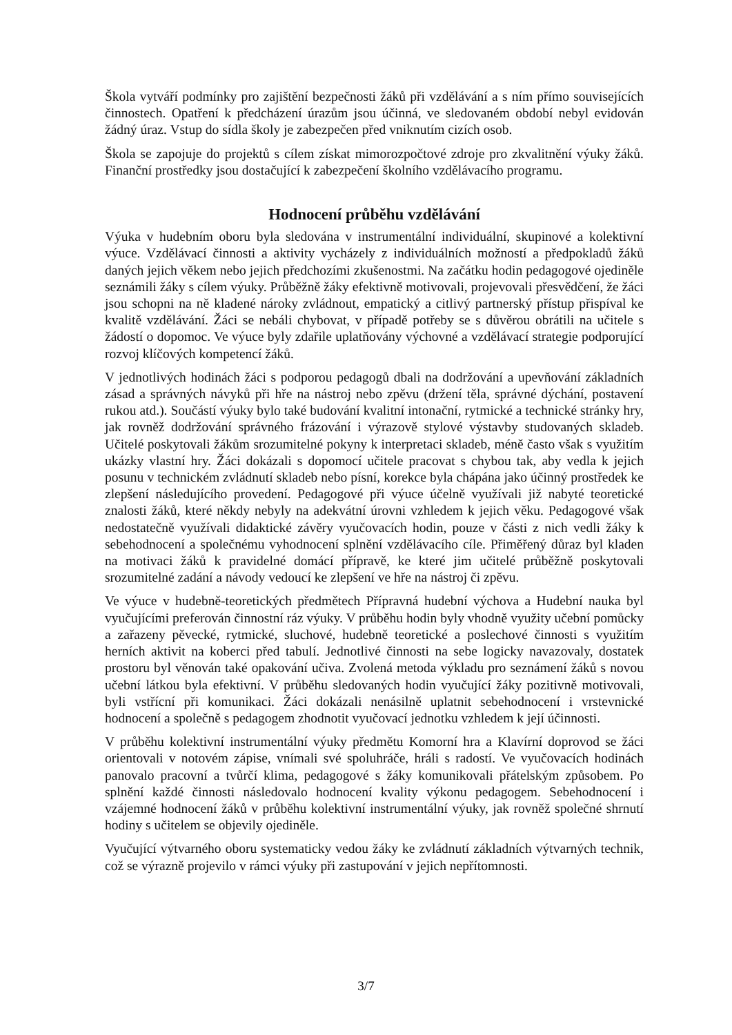Škola vytváří podmínky pro zajištění bezpečnosti žáků při vzdělávání a s ním přímo souvisejících činnostech. Opatření k předcházení úrazům jsou účinná, ve sledovaném období nebyl evidován žádný úraz. Vstup do sídla školy je zabezpečen před vniknutím cizích osob.
Škola se zapojuje do projektů s cílem získat mimorozpočtové zdroje pro zkvalitnění výuky žáků. Finanční prostředky jsou dostačující k zabezpečení školního vzdělávacího programu.
Hodnocení průběhu vzdělávání
Výuka v hudebním oboru byla sledována v instrumentální individuální, skupinové a kolektivní výuce. Vzdělávací činnosti a aktivity vycházely z individuálních možností a předpokladů žáků daných jejich věkem nebo jejich předchozími zkušenostmi. Na začátku hodin pedagogové ojediněle seznámili žáky s cílem výuky. Průběžně žáky efektivně motivovali, projevovali přesvědčení, že žáci jsou schopni na ně kladené nároky zvládnout, empatický a citlivý partnerský přístup přispíval ke kvalitě vzdělávání. Žáci se nebáli chybovat, v případě potřeby se s důvěrou obrátili na učitele s žádostí o dopomoc. Ve výuce byly zdařile uplatňovány výchovné a vzdělávací strategie podporující rozvoj klíčových kompetencí žáků.
V jednotlivých hodinách žáci s podporou pedagogů dbali na dodržování a upevňování základních zásad a správných návyků při hře na nástroj nebo zpěvu (držení těla, správné dýchání, postavení rukou atd.). Součástí výuky bylo také budování kvalitní intonační, rytmické a technické stránky hry, jak rovněž dodržování správného frázování i výrazově stylové výstavby studovaných skladeb. Učitelé poskytovali žákům srozumitelné pokyny k interpretaci skladeb, méně často však s využitím ukázky vlastní hry. Žáci dokázali s dopomocí učitele pracovat s chybou tak, aby vedla k jejich posunu v technickém zvládnutí skladeb nebo písní, korekce byla chápána jako účinný prostředek ke zlepšení následujícího provedení. Pedagogové při výuce účelně využívali již nabyté teoretické znalosti žáků, které někdy nebyly na adekvátní úrovni vzhledem k jejich věku. Pedagogové však nedostatečně využívali didaktické závěry vyučovacích hodin, pouze v části z nich vedli žáky k sebehodnocení a společnému vyhodnocení splnění vzdělávacího cíle. Přiměřený důraz byl kladen na motivaci žáků k pravidelné domácí přípravě, ke které jim učitelé průběžně poskytovali srozumitelné zadání a návody vedoucí ke zlepšení ve hře na nástroj či zpěvu.
Ve výuce v hudebně-teoretických předmětech Přípravná hudební výchova a Hudební nauka byl vyučujícími preferován činnostní ráz výuky. V průběhu hodin byly vhodně využity učební pomůcky a zařazeny pěvecké, rytmické, sluchové, hudebně teoretické a poslechové činnosti s využitím herních aktivit na koberci před tabulí. Jednotlivé činnosti na sebe logicky navazovaly, dostatek prostoru byl věnován také opakování učiva. Zvolená metoda výkladu pro seznámení žáků s novou učební látkou byla efektivní. V průběhu sledovaných hodin vyučující žáky pozitivně motivovali, byli vstřícní při komunikaci. Žáci dokázali nenásilně uplatnit sebehodnocení i vrstevnické hodnocení a společně s pedagogem zhodnotit vyučovací jednotku vzhledem k její účinnosti.
V průběhu kolektivní instrumentální výuky předmětu Komorní hra a Klavírní doprovod se žáci orientovali v notovém zápise, vnímali své spoluhráče, hráli s radostí. Ve vyučovacích hodinách panovalo pracovní a tvůrčí klima, pedagogové s žáky komunikovali přátelským způsobem. Po splnění každé činnosti následovalo hodnocení kvality výkonu pedagogem. Sebehodnocení i vzájemné hodnocení žáků v průběhu kolektivní instrumentální výuky, jak rovněž společné shrnutí hodiny s učitelem se objevily ojediněle.
Vyučující výtvarného oboru systematicky vedou žáky ke zvládnutí základních výtvarných technik, což se výrazně projevilo v rámci výuky při zastupování v jejich nepřítomnosti.
3/7